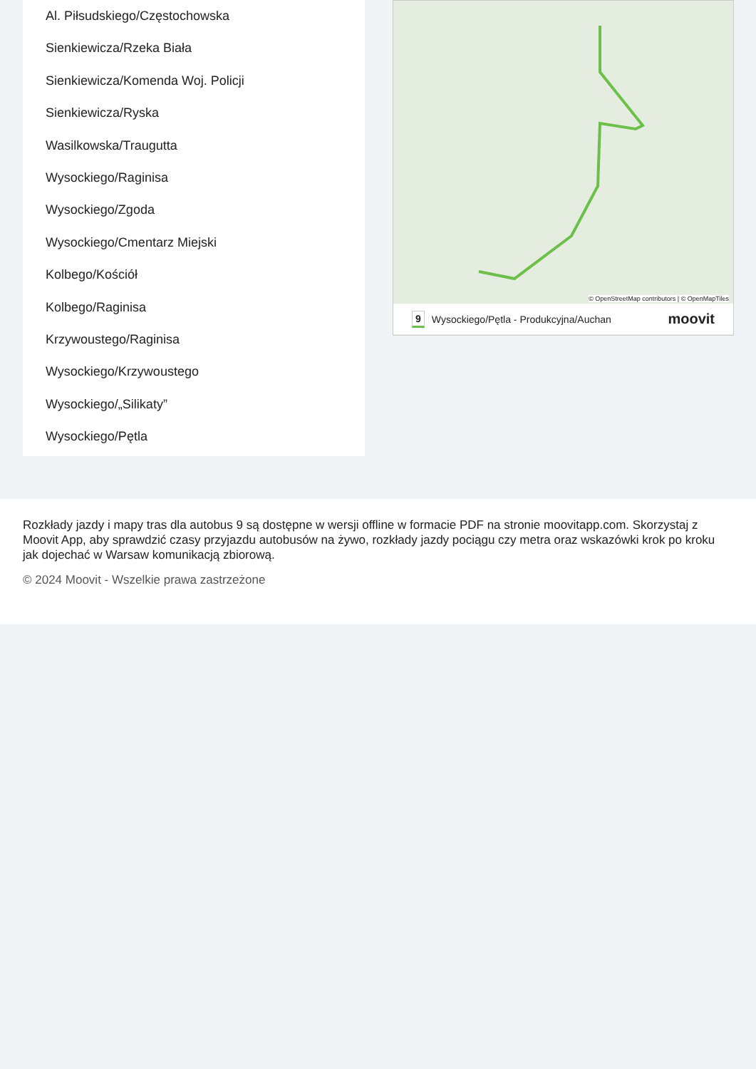Al. Piłsudskiego/Częstochowska
Sienkiewicza/Rzeka Biała
Sienkiewicza/Komenda Woj. Policji
Sienkiewicza/Ryska
Wasilkowska/Traugutta
Wysockiego/Raginisa
Wysockiego/Zgoda
Wysockiego/Cmentarz Miejski
Kolbego/Kościół
Kolbego/Raginisa
Krzywoustego/Raginisa
Wysockiego/Krzywoustego
Wysockiego/„Silikaty”
Wysockiego/Pętla
© OpenStreetMap contributors | © OpenMapTiles
9 Wysockiego/Pętla - Produkcyjna/Auchan moovit
Rozkłady jazdy i mapy tras dla autobus 9 są dostępne w wersji offline w formacie PDF na stronie moovitapp.com. Skorzystaj z Moovit App, aby sprawdzić czasy przyjazdu autobusów na żywo, rozkłady jazdy pociągu czy metra oraz wskazówki krok po kroku jak dojechać w Warsaw komunikacją zbiorową.
© 2024 Moovit - Wszelkie prawa zastrzeżone